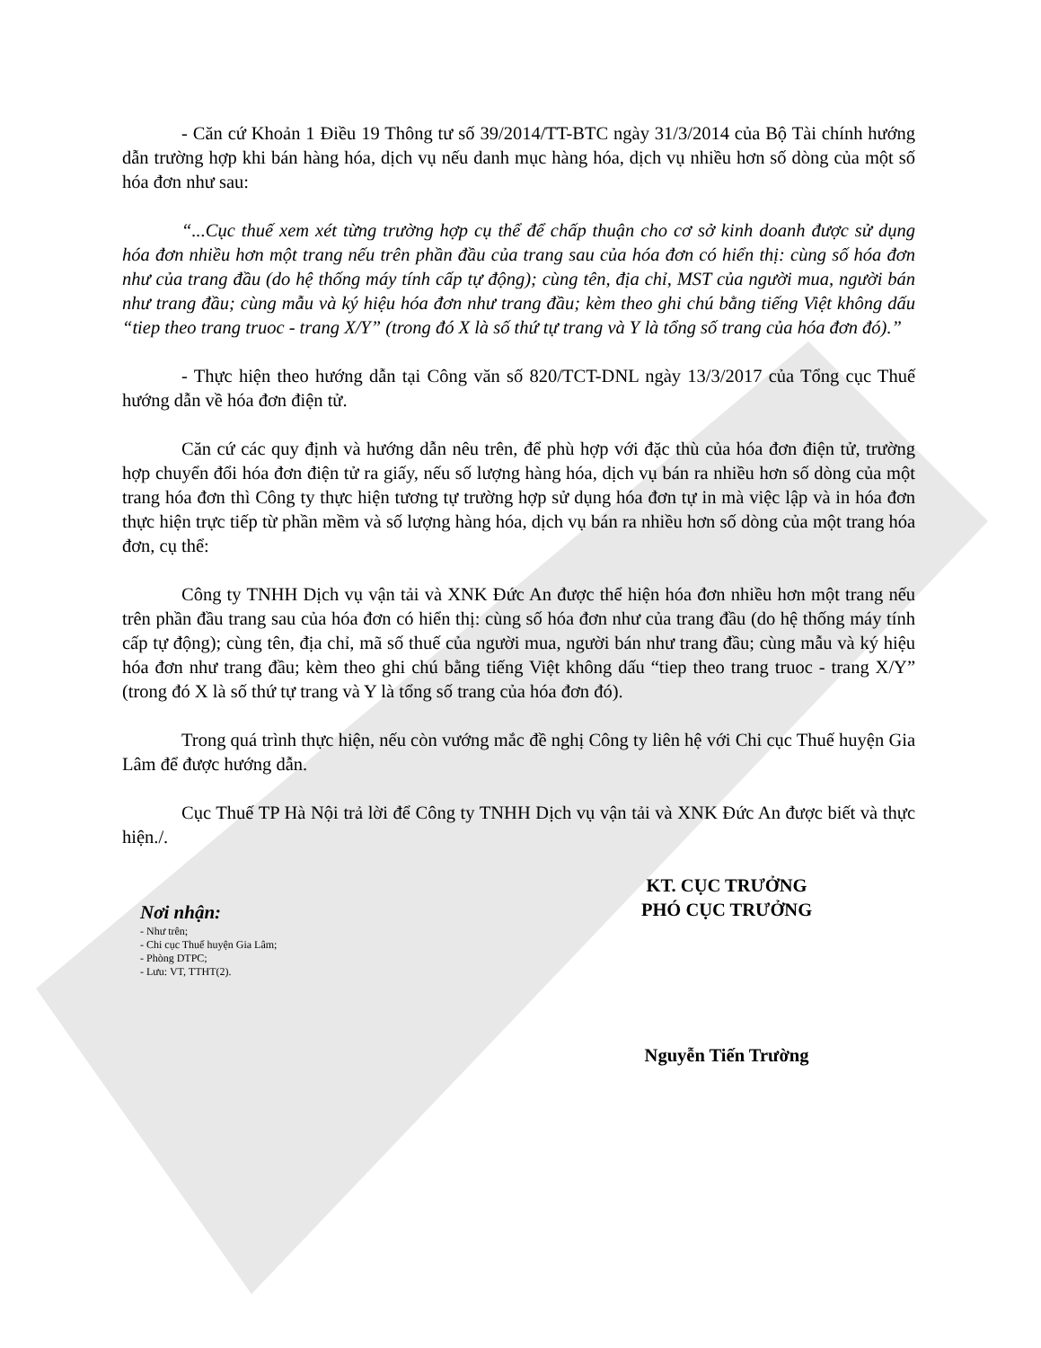- Căn cứ Khoản 1 Điều 19 Thông tư số 39/2014/TT-BTC ngày 31/3/2014 của Bộ Tài chính hướng dẫn trường hợp khi bán hàng hóa, dịch vụ nếu danh mục hàng hóa, dịch vụ nhiều hơn số dòng của một số hóa đơn như sau:
“...Cục thuế xem xét từng trường hợp cụ thể để chấp thuận cho cơ sở kinh doanh được sử dụng hóa đơn nhiều hơn một trang nếu trên phần đầu của trang sau của hóa đơn có hiển thị: cùng số hóa đơn như của trang đầu (do hệ thống máy tính cấp tự động); cùng tên, địa chỉ, MST của người mua, người bán như trang đầu; cùng mẫu và ký hiệu hóa đơn như trang đầu; kèm theo ghi chú bằng tiếng Việt không dấu “tiep theo trang truoc - trang X/Y” (trong đó X là số thứ tự trang và Y là tổng số trang của hóa đơn đó).”
- Thực hiện theo hướng dẫn tại Công văn số 820/TCT-DNL ngày 13/3/2017 của Tổng cục Thuế hướng dẫn về hóa đơn điện tử.
Căn cứ các quy định và hướng dẫn nêu trên, để phù hợp với đặc thù của hóa đơn điện tử, trường hợp chuyển đổi hóa đơn điện tử ra giấy, nếu số lượng hàng hóa, dịch vụ bán ra nhiều hơn số dòng của một trang hóa đơn thì Công ty thực hiện tương tự trường hợp sử dụng hóa đơn tự in mà việc lập và in hóa đơn thực hiện trực tiếp từ phần mềm và số lượng hàng hóa, dịch vụ bán ra nhiều hơn số dòng của một trang hóa đơn, cụ thể:
Công ty TNHH Dịch vụ vận tải và XNK Đức An được thể hiện hóa đơn nhiều hơn một trang nếu trên phần đầu trang sau của hóa đơn có hiển thị: cùng số hóa đơn như của trang đầu (do hệ thống máy tính cấp tự động); cùng tên, địa chỉ, mã số thuế của người mua, người bán như trang đầu; cùng mẫu và ký hiệu hóa đơn như trang đầu; kèm theo ghi chú bằng tiếng Việt không dấu “tiep theo trang truoc - trang X/Y” (trong đó X là số thứ tự trang và Y là tổng số trang của hóa đơn đó).
Trong quá trình thực hiện, nếu còn vướng mắc đề nghị Công ty liên hệ với Chi cục Thuế huyện Gia Lâm để được hướng dẫn.
Cục Thuế TP Hà Nội trả lời để Công ty TNHH Dịch vụ vận tải và XNK Đức An được biết và thực hiện./.
Nơi nhận:
- Như trên;
- Chi cục Thuế huyện Gia Lâm;
- Phòng DTPC;
- Lưu: VT, TTHT(2).
KT. CỤC TRƯỞNG
PHÓ CỤC TRƯỞNG
Nguyễn Tiến Trường